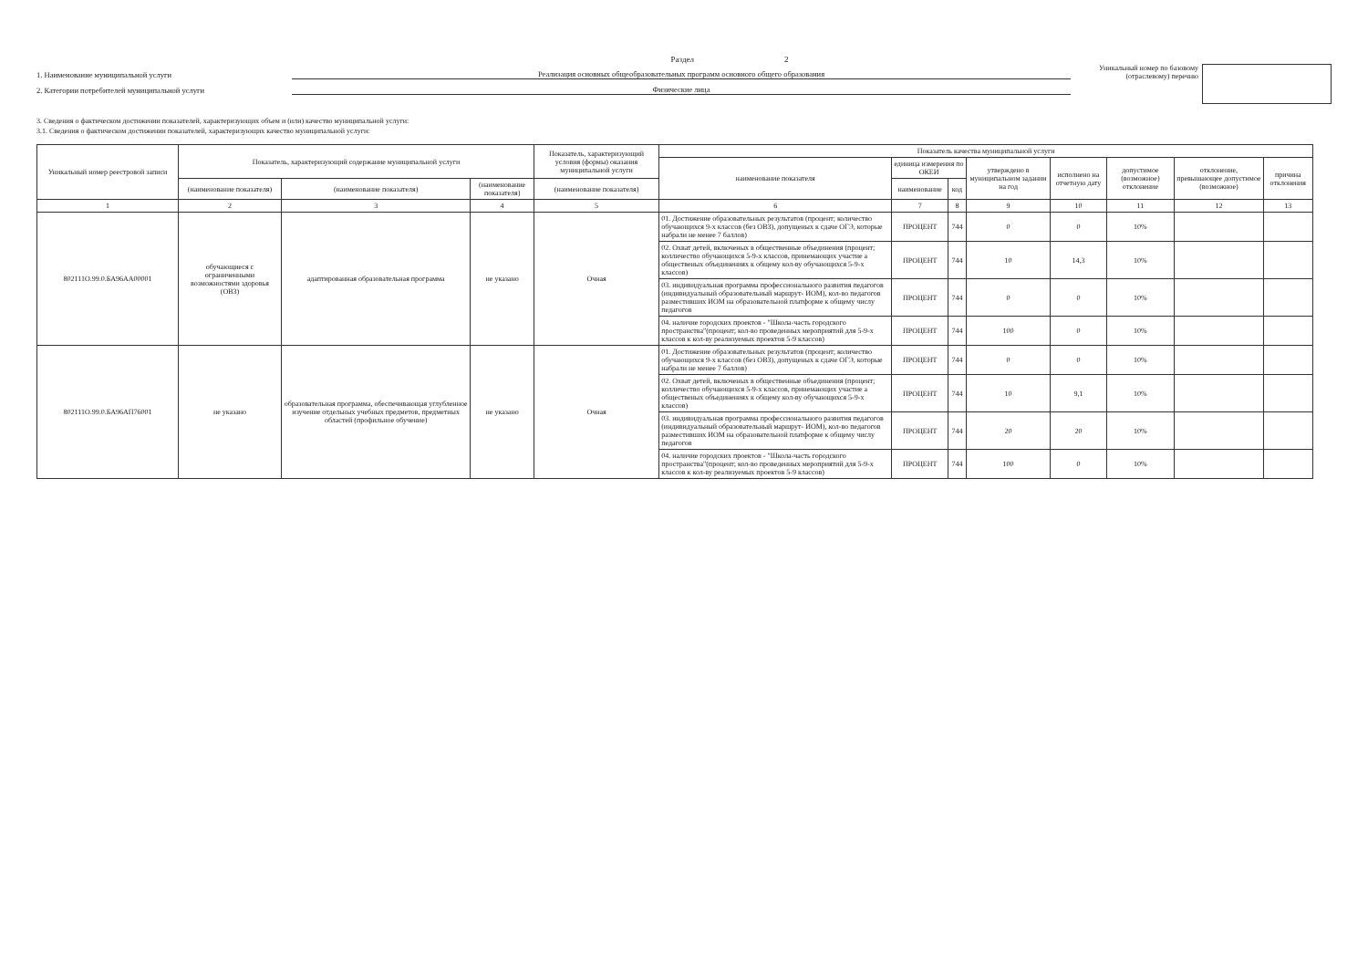Раздел 2
1. Наименование муниципальной услуги
Реализация основных общеобразовательных программ основного общего образования
2. Категории потребителей муниципальной услуги
Физические лица
Уникальный номер по базовому (отраслевому) перечню
3. Сведения о фактическом достижении показателей, характеризующих объем и (или) качество муниципальной услуги:
3.1. Сведения о фактическом достижении показателей, характеризующих качество муниципальной услуги:
| Уникальный номер реестровой записи | Показатель, характеризующий содержание муниципальной услуги | | | Показатель, характеризующий условия (формы) оказания муниципальной услуги | Показатель качества муниципальной услуги | | | | | | | |
| --- | --- | --- | --- | --- | --- | --- | --- | --- | --- | --- | --- | --- |
| | | | | | наименование показателя | единица измерения по ОКЕИ | | утверждено в муниципальном задании на год | исполнено на отчетную дату | допустимое (возможное) отклонение | отклонение, превышающее допустимое (возможное) | причина отклонения |
| | (наименование показателя) | (наименование показателя) | (наименование показателя) | (наименование показателя) | | наименование | код | | | | | |
| 1 | 2 | 3 | 4 | 5 | 6 | 7 | 8 | 9 | 10 | 11 | 12 | 13 |
| 802111О.99.0.БА96АА00001 | обучающиеся с ограниченными возможностями здоровья (ОВЗ) | адаптированная образовательная программа | не указано | Очная | 01. Достижение образовательных результатов (процент; количество обучающихся 9-х классов (без ОВЗ), допущеных к сдаче ОГЭ, которые набрали не менее 7 баллов) | ПРОЦЕНТ | 744 | 0 | 0 | 10% | | |
| | | | | | 02. Охват детей, включеных в общественные объединения (процент; колличество обучающихся 5-9-х классов, принемающих участие а общественых объединениях к общему кол-ву обучающихся 5-9-х классов) | ПРОЦЕНТ | 744 | 10 | 14,3 | 10% | | |
| | | | | | 03. индивидуальная программа профессионального развития педагогов (индивидуальный образовательный маршрут- ИОМ), кол-во педагогов разместивших ИОМ на образовательной платформе к общему числу педагогов | ПРОЦЕНТ | 744 | 0 | 0 | 10% | | |
| | | | | | 04. наличие городских проектов - "Школа-часть городского пространства"(процент; кол-во проведенных мероприятий для 5-9-х классов к кол-ву реализуемых проектов 5-9 классов) | ПРОЦЕНТ | 744 | 100 | 0 | 10% | | |
| 802111О.99.0.БА96АП76001 | не указано | образовательная программа, обеспечивающая углубленное изучение отдельных учебных предметов, предметных областей (профильное обучение) | не указано | Очная | 01. Достижение образовательных результатов (процент; количество обучающихся 9-х классов (без ОВЗ), допущеных к сдаче ОГЭ, которые набрали не менее 7 баллов) | ПРОЦЕНТ | 744 | 0 | 0 | 10% | | |
| | | | | | 02. Охват детей, включеных в общественные объединения (процент; колличество обучающихся 5-9-х классов, принемающих участие а общественых объединениях к общему кол-ву обучающихся 5-9-х классов) | ПРОЦЕНТ | 744 | 10 | 9,1 | 10% | | |
| | | | | | 03. индивидуальная программа профессионального развития педагогов (индивидуальный образовательный маршрут- ИОМ), кол-во педагогов разместивших ИОМ на образовательной платформе к общему числу педагогов | ПРОЦЕНТ | 744 | 20 | 20 | 10% | | |
| | | | | | 04. наличие городских проектов - "Школа-часть городского пространства"(процент; кол-во проведенных мероприятий для 5-9-х классов к кол-ву реализуемых проектов 5-9 классов) | ПРОЦЕНТ | 744 | 100 | 0 | 10% | | |